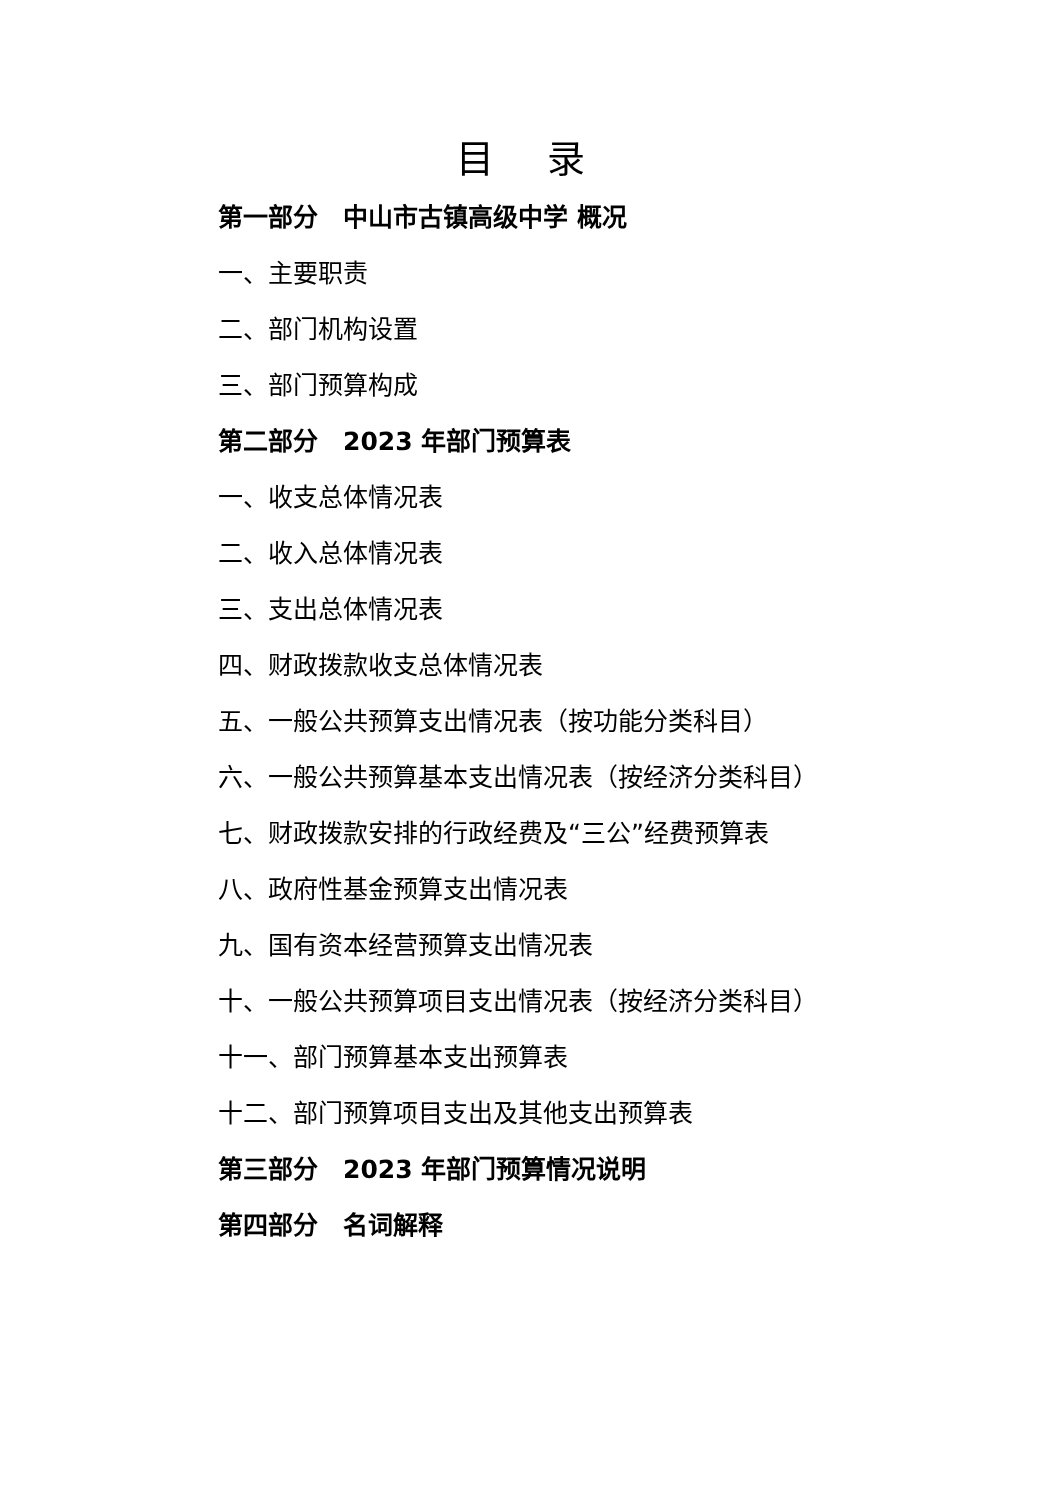目 录
第一部分　中山市古镇高级中学 概况
一、主要职责
二、部门机构设置
三、部门预算构成
第二部分　2023 年部门预算表
一、收支总体情况表
二、收入总体情况表
三、支出总体情况表
四、财政拨款收支总体情况表
五、一般公共预算支出情况表（按功能分类科目）
六、一般公共预算基本支出情况表（按经济分类科目）
七、财政拨款安排的行政经费及“三公”经费预算表
八、政府性基金预算支出情况表
九、国有资本经营预算支出情况表
十、一般公共预算项目支出情况表（按经济分类科目）
十一、部门预算基本支出预算表
十二、部门预算项目支出及其他支出预算表
第三部分　2023 年部门预算情况说明
第四部分　名词解释